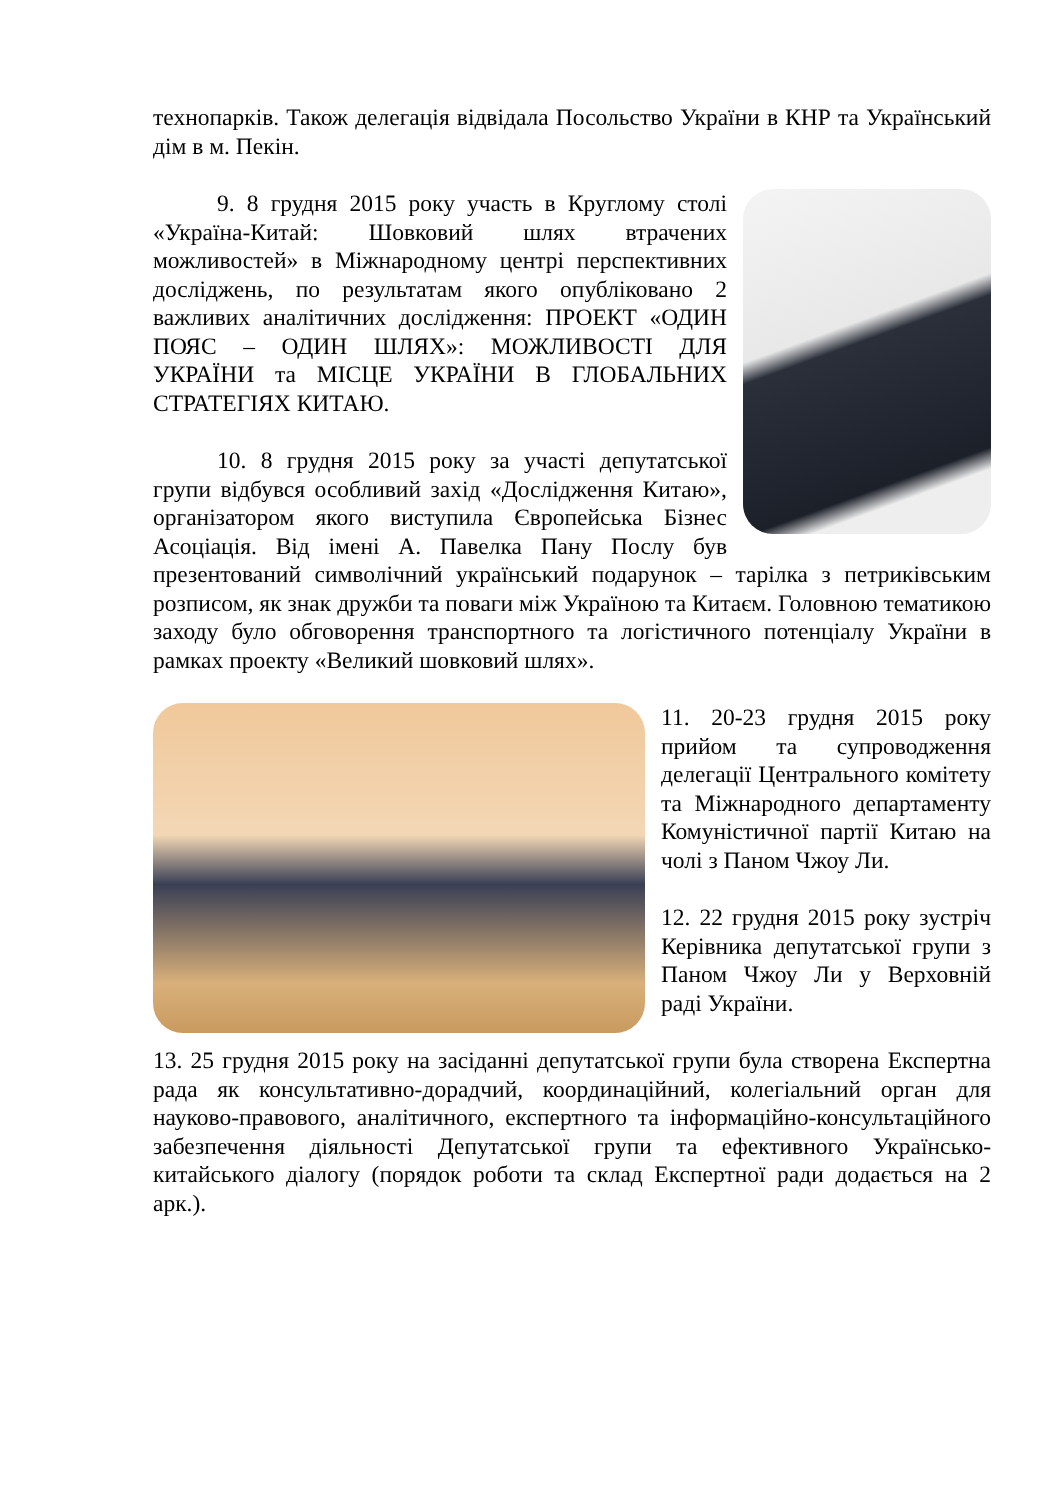технопарків. Також делегація відвідала Посольство України в КНР та Український дім в м. Пекін.
9. 8 грудня 2015 року участь в Круглому столі «Україна-Китай: Шовковий шлях втрачених можливостей» в Міжнародному центрі перспективних досліджень, по результатам якого опубліковано 2 важливих аналітичних дослідження: ПРОЕКТ «ОДИН ПОЯС – ОДИН ШЛЯХ»: МОЖЛИВОСТІ ДЛЯ УКРАЇНИ та МІСЦЕ УКРАЇНИ В ГЛОБАЛЬНИХ СТРАТЕГІЯХ КИТАЮ.
10. 8 грудня 2015 року за участі депутатської групи відбувся особливий захід «Дослідження Китаю», організатором якого виступила Європейська Бізнес Асоціація. Від імені А. Павелка Пану Послу був презентований символічний український подарунок – тарілка з петриківським розписом, як знак дружби та поваги між Україною та Китаєм. Головною тематикою заходу було обговорення транспортного та логістичного потенціалу України в рамках проекту «Великий шовковий шлях».
11. 20-23 грудня 2015 року прийом та супроводження делегації Центрального комітету та Міжнародного департаменту Комуністичної партії Китаю на чолі з Паном Чжоу Ли.
12. 22 грудня 2015 року зустріч Керівника депутатської групи з Паном Чжоу Ли у Верховній раді України.
13. 25 грудня 2015 року на засіданні депутатської групи була створена Експертна рада як консультативно-дорадчий, координаційний, колегіальний орган для науково-правового, аналітичного, експертного та інформаційно-консультаційного забезпечення діяльності Депутатської групи та ефективного Українсько-китайського діалогу (порядок роботи та склад Експертної ради додається на 2 арк.).